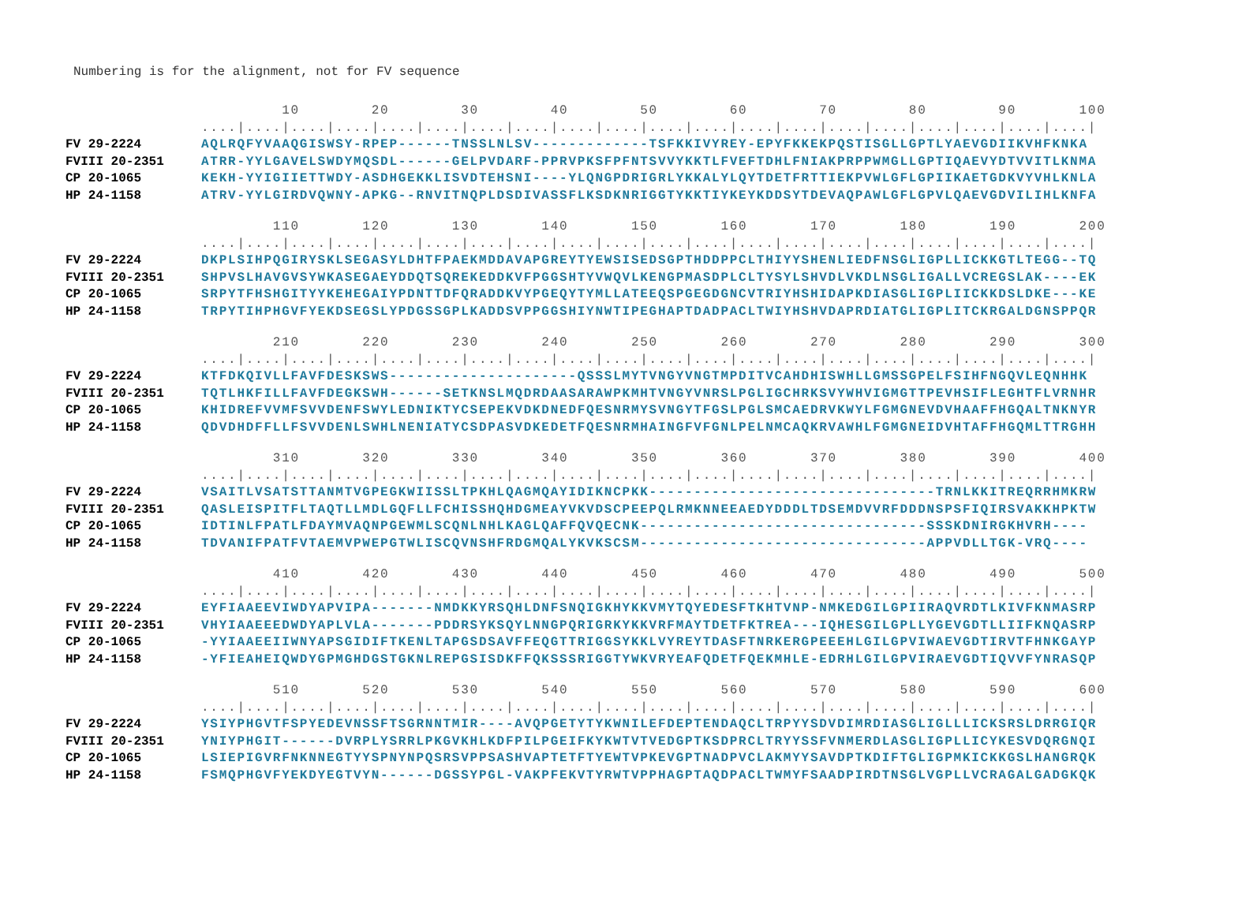Numbering is for the alignment, not for FV sequence
10 20 30 40 50 60 70 80 90 100
....|....|....|....|....|....|....|....|....|....|....|....|....|....|....|....|....|....|....|....|
FV 29-2224 AQLRQFYVAAQGISWSY-RPEP------TNSSLNLSV-------------TSFKKIVYREY-EPYFKKEKPQSTISGLLGPTLYAEVGDIIKVHFKNKA
FVIII 20-2351 ATRR-YYLGAVELSWDYMQSDL------GELPVDARF-PPRVPKSFPFNTSVVYKKTLFVEFTDHLFNIAKPRPPWMGLLGPTIQAEVYDTVVITLKNMA
CP 20-1065 KEKH-YYIGIIETTWDY-ASDHGEKKLISVDTEHSNI----YLQNGPDRIGRLYKKALYLQYTDETFRTTIEKPVWLGFLGPIIKAETGDKVYVHLKNLA
HP 24-1158 ATRV-YYLGIRDVQWNY-APKG--RNVITNQPLDSDIVASSFLKSDKNRIGGTYKKTIYKEYKDDSYTDEVAQPAWLGFLGPVLQAEVGDVILIHLKNFA
110 120 130 140 150 160 170 180 190 200
....|....|....|....|....|....|....|....|....|....|....|....|....|....|....|....|....|....|....|....|
FV 29-2224 DKPLSIHPQGIRYSKLSEGASYLDHTFPAEKMDDAVAPGREYTYEWSISEDSGPTHDDPPCLTHIYYSHENLIEDFNSGLIGPLLICKKGTLTEGG--TQ
FVIII 20-2351 SHPVSLHAVGVSYWKASEGAEYDDQTSQREKEDDKVFPGGSHTYVWQVLKENGPMASDPLCLTYSYLSHVDLVKDLNSGLIGALLVCREGSLAK----EK
CP 20-1065 SRPYTFHSHGITYYKEHEGAIYPDNTTDFQRADDKVYPGEQYTYMLLATEEQSPGEGDGNCVTRIYHSHIDAPKDIASGLIGPLIICKKDSLDKE---KE
HP 24-1158 TRPYTIHPHGVFYEKDSEGSLYPDGSSGPLKADDSVPPGGSHIYNWTIPEGHAPTDADPACLTWIYHSHVDAPRDIATGLIGPLITCKRGALDGNSPPQR
210 220 230 240 250 260 270 280 290 300
....|....|....|....|....|....|....|....|....|....|....|....|....|....|....|....|....|....|....|....|
FV 29-2224 KTFDKQIVLLFAVFDESKSWS---------------------QSSSLMYTVNGYVNGTMPDITVCAHDHISWHLLGMSSGPELFSIHFNGQVLEQNHHK
FVIII 20-2351 TQTLHKFILLFAVFDEGKSWH------SETKNSLMQDRDAASARAWPKMHTVNGYVNRSLPGLIGCHRKSVYWHVIGMGTTPEVHSIFLEGHTFLVRNHR
CP 20-1065 KHIDREFVVMFSVVDENFSWYLEDNIKTYCSEPEKVDKDNEDFQESNRMYSVNGYTFGSLPGLSMCAEDRVKWYLFGMGNEVDVHAAFFHGQALTNKNYR
HP 24-1158 QDVDHDFFLLFSVVDENLSWHLNENIATYCSDPASVDKEDETFQESNRMHAINGFVFGNLPELNMCAQKRVAWHLFGMGNEIDVHTAFFHGQMLTTRGHH
310 320 330 340 350 360 370 380 390 400
....|....|....|....|....|....|....|....|....|....|....|....|....|....|....|....|....|....|....|....|
FV 29-2224 VSAITLVSATSTTANMTVGPEGKWIISSLTPKHLQAGMQAYIDIKNCPKK--------------------------------TRNLKKITREQRRHMKRW
FVIII 20-2351 QASLEISPITFLTAQTLLMDLGQFLLFCHISSHQHDGMEAYVKVDSCPEEPQLRMKNNEEAEDYDDDLTDSEMDVVRFDDDNSPSFIQIRSVAKKHPKTW
CP 20-1065 IDTINLFPATLFDAYMVAQNPGEWMLSCQNLNHLKAGLQAFFQVQECNK--------------------------------SSSKDNIRGKHVRH----
HP 24-1158 TDVANIFPATFVTAEMVPWEPGTWLISCQVNSHFRDGMQALYKVKSCSM--------------------------------APPVDLLTGK-VRQ----
410 420 430 440 450 460 470 480 490 500
....|....|....|....|....|....|....|....|....|....|....|....|....|....|....|....|....|....|....|....|
FV 29-2224 EYFIAAEEVIWDYAPVIPA-------NMDKKYRSQHLDNFSNQIGKHYKKVMYTQYEDESFTKHTVNP-NMKEDGILGPIIRAQVRDTLKIVFKNMASRP
FVIII 20-2351 VHYIAAEEEDWDYAPLVLA-------PDDRSYKSQYLNNGPQRIGRKYKKVRFMAYTDETFKTREA---IQHESGILGPLLYGEVGDTLLIIFKNQASRP
CP 20-1065 -YYIAAEEIIWNYAPSGIDIFTKENLTAPGSDSAVFFEQGTTRIGGSYKKLVYREYTDASFTNRKERGPEEEHLGILGPVIWAEVGDTIRVTFHNKGAYP
HP 24-1158 -YFIEAHEIQWDYGPMGHDGSTGKNLREPGSISDKFFQKSSSRIGGTYWKVRYEAFQDETFQEKMHLE-EDRHLGILGPVIRAEVGDTIQVVFYNRASQP
510 520 530 540 550 560 570 580 590 600
....|....|....|....|....|....|....|....|....|....|....|....|....|....|....|....|....|....|....|....|
FV 29-2224 YSIYPHGVTFSPYEDEVNSSFTSGRNNTMIR----AVQPGETYTYKWNILEFDEPTENDAQCLTRPYYSDVDIMRDIASGLIGLLLICKSRSLDRRGIQR
FVIII 20-2351 YNIYPHGIT------DVRPLYSRRLPKGVKHLKDFPILPGEIFKYKWTVTVEDGPTKSDPRCLTRYYSSFVNMERDLASGLIGPLLICYKESVDQRGNQI
CP 20-1065 LSIEPIGVRFNKNNEGTYYSPNYNPQSRSVPPSASHVAPTETFTYEWTVPKEVGPTNADPVCLAKMYYSAVDPTKDIFTGLIGPMKICKKGSLHANGRQK
HP 24-1158 FSMQPHGVFYEKDYEGTVYN------DGSSYPGL-VAKPFEKVTYRWTVPPHAGPTAQDPACLTWMYFSAADPIRDTNSGLVGPLLVCRAGALGADGKQK